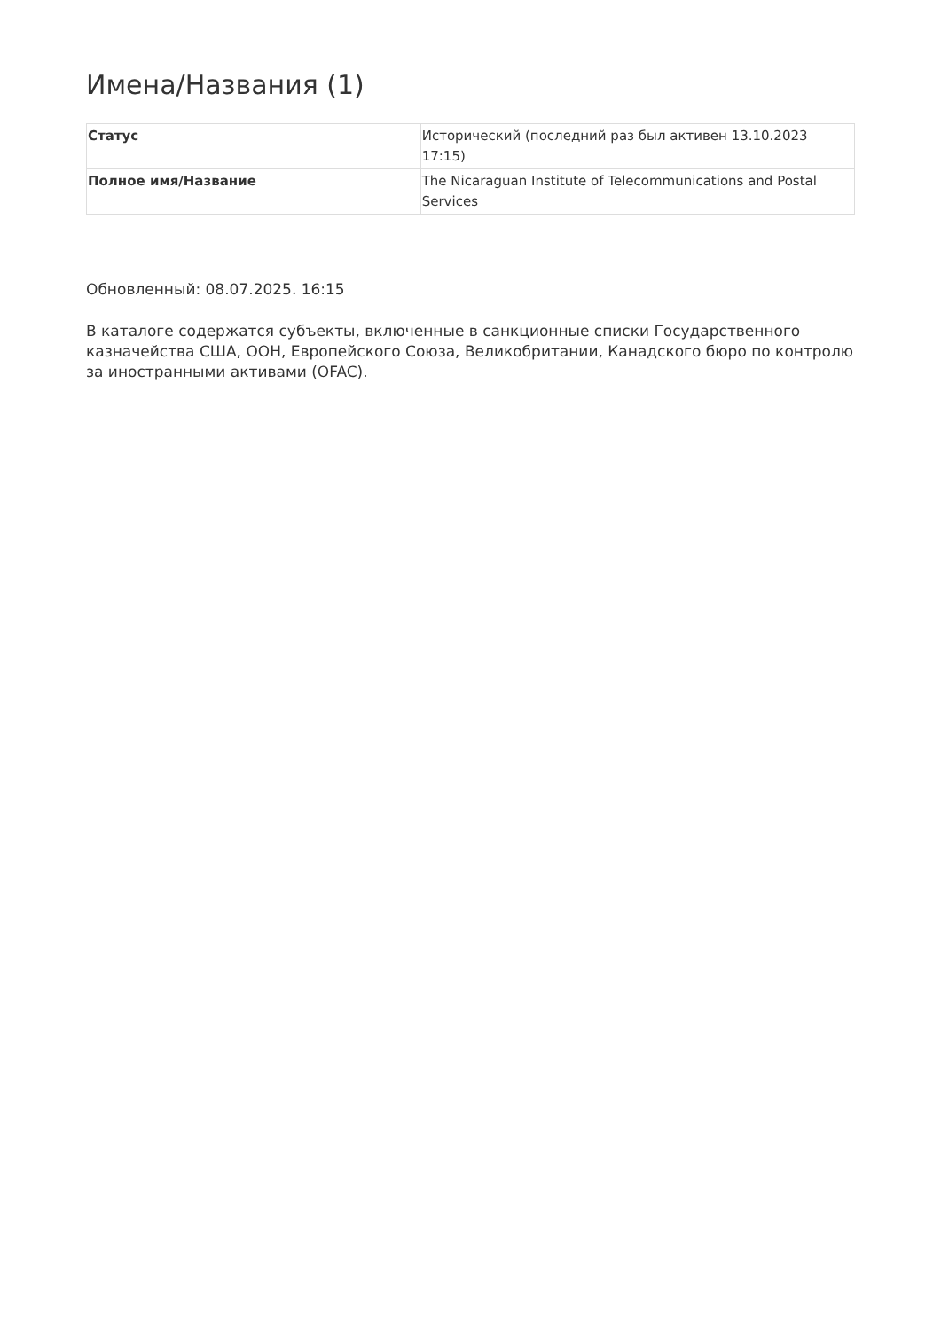Имена/Названия (1)
| Статус | Исторический (последний раз был активен 13.10.2023 17:15) |
| Полное имя/Название | The Nicaraguan Institute of Telecommunications and Postal Services |
Обновленный: 08.07.2025. 16:15
В каталоге содержатся субъекты, включенные в санкционные списки Государственного казначейства США, ООН, Европейского Союза, Великобритании, Канадского бюро по контролю за иностранными активами (OFAC).